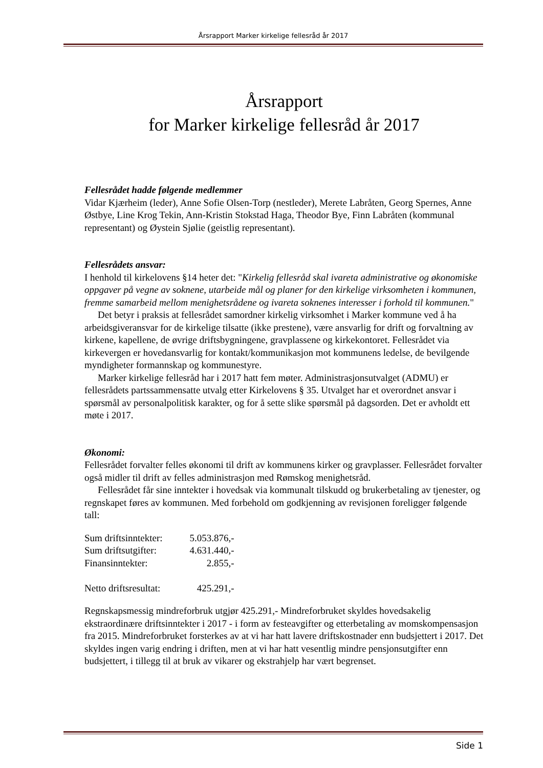Årsrapport Marker kirkelige fellesråd år 2017
Årsrapport
for Marker kirkelige fellesråd år 2017
Fellesrådet hadde følgende medlemmer
Vidar Kjærheim (leder), Anne Sofie Olsen-Torp (nestleder), Merete Labråten, Georg Spernes, Anne Østbye, Line Krog Tekin, Ann-Kristin Stokstad Haga, Theodor Bye, Finn Labråten (kommunal representant) og Øystein Sjølie (geistlig representant).
Fellesrådets ansvar:
I henhold til kirkelovens §14 heter det: "Kirkelig fellesråd skal ivareta administrative og økonomiske oppgaver på vegne av soknene, utarbeide mål og planer for den kirkelige virksomheten i kommunen, fremme samarbeid mellom menighetsrådene og ivareta soknenes interesser i forhold til kommunen."
Det betyr i praksis at fellesrådet samordner kirkelig virksomhet i Marker kommune ved å ha arbeidsgiveransvar for de kirkelige tilsatte (ikke prestene), være ansvarlig for drift og forvaltning av kirkene, kapellene, de øvrige driftsbygningene, gravplassene og kirkekontoret. Fellesrådet via kirkevergen er hovedansvarlig for kontakt/kommunikasjon mot kommunens ledelse, de bevilgende myndigheter formannskap og kommunestyre.
Marker kirkelige fellesråd har i 2017 hatt fem møter. Administrasjonsutvalget (ADMU) er fellesrådets partssammensatte utvalg etter Kirkelovens § 35. Utvalget har et overordnet ansvar i spørsmål av personalpolitisk karakter, og for å sette slike spørsmål på dagsorden. Det er avholdt ett møte i 2017.
Økonomi:
Fellesrådet forvalter felles økonomi til drift av kommunens kirker og gravplasser. Fellesrådet forvalter også midler til drift av felles administrasjon med Rømskog menighetsråd.
Fellesrådet får sine inntekter i hovedsak via kommunalt tilskudd og brukerbetaling av tjenester, og regnskapet føres av kommunen. Med forbehold om godkjenning av revisjonen foreligger følgende tall:
| Sum driftsinntekter: | 5.053.876,- |
| Sum driftsutgifter: | 4.631.440,- |
| Finansinntekter: | 2.855,- |
| Netto driftsresultat: | 425.291,- |
Regnskapsmessig mindreforbruk utgjør 425.291,- Mindreforbruket skyldes hovedsakelig ekstraordinære driftsinntekter i 2017 - i form av festeavgifter og etterbetaling av momskompensasjon fra 2015. Mindreforbruket forsterkes av at vi har hatt lavere driftskostnader enn budsjettert i 2017. Det skyldes ingen varig endring i driften, men at vi har hatt vesentlig mindre pensjonsutgifter enn budsjettert, i tillegg til at bruk av vikarer og ekstrahjelp har vært begrenset.
Side 1